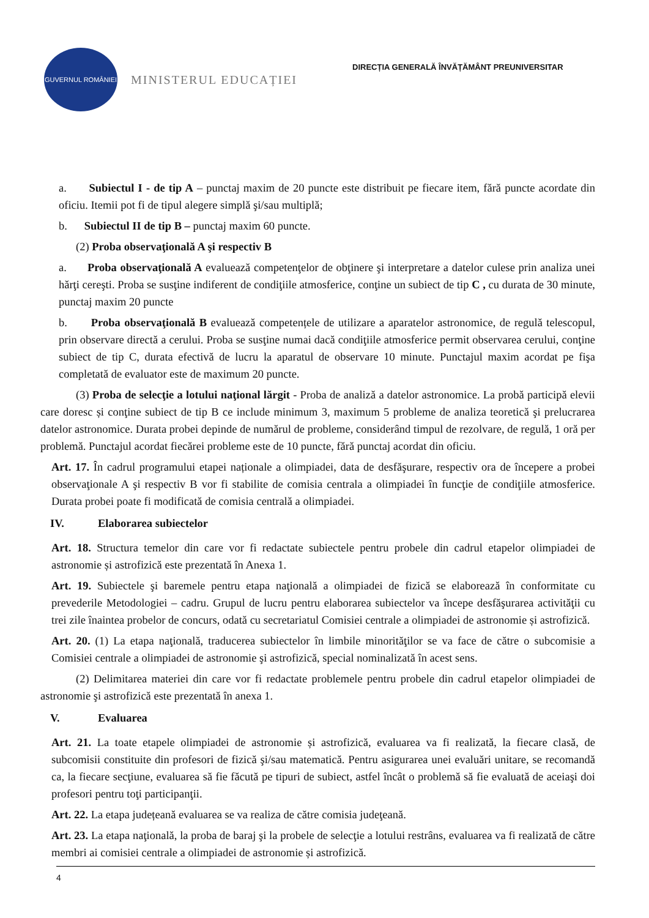GUVERNUL ROMÂNIEI
MINISTERUL EDUCAȚIEI
DIRECȚIA GENERALĂ ÎNVĂȚĂMÂNT PREUNIVERSITAR
a. Subiectul I - de tip A – punctaj maxim de 20 puncte este distribuit pe fiecare item, fără puncte acordate din oficiu. Itemii pot fi de tipul alegere simplă şi/sau multiplă;
b. Subiectul II de tip B – punctaj maxim 60 puncte.
(2) Proba observaţională A şi respectiv B
a. Proba observaţională A evaluează competenţelor de obţinere şi interpretare a datelor culese prin analiza unei hărţi cereşti. Proba se susţine indiferent de condiţiile atmosferice, conţine un subiect de tip C , cu durata de 30 minute, punctaj maxim 20 puncte
b. Proba observaţională B evaluează competențele de utilizare a aparatelor astronomice, de regulă telescopul, prin observare directă a cerului. Proba se susţine numai dacă condiţiile atmosferice permit observarea cerului, conţine subiect de tip C, durata efectivă de lucru la aparatul de observare 10 minute. Punctajul maxim acordat pe fişa completată de evaluator este de maximum 20 puncte.
(3) Proba de selecţie a lotului naţional lărgit - Proba de analiză a datelor astronomice. La probă participă elevii care doresc și conţine subiect de tip B ce include minimum 3, maximum 5 probleme de analiza teoretică şi prelucrarea datelor astronomice. Durata probei depinde de numărul de probleme, considerând timpul de rezolvare, de regulă, 1 oră per problemă. Punctajul acordat fiecărei probleme este de 10 puncte, fără punctaj acordat din oficiu.
Art. 17. În cadrul programului etapei naționale a olimpiadei, data de desfăşurare, respectiv ora de începere a probei observaţionale A şi respectiv B vor fi stabilite de comisia centrala a olimpiadei în funcţie de condiţiile atmosferice. Durata probei poate fi modificată de comisia centrală a olimpiadei.
IV. Elaborarea subiectelor
Art. 18. Structura temelor din care vor fi redactate subiectele pentru probele din cadrul etapelor olimpiadei de astronomie și astrofizică este prezentată în Anexa 1.
Art. 19. Subiectele şi baremele pentru etapa naţională a olimpiadei de fizică se elaborează în conformitate cu prevederile Metodologiei – cadru. Grupul de lucru pentru elaborarea subiectelor va începe desfăşurarea activităţii cu trei zile înaintea probelor de concurs, odată cu secretariatul Comisiei centrale a olimpiadei de astronomie și astrofizică.
Art. 20. (1) La etapa naţională, traducerea subiectelor în limbile minorităţilor se va face de către o subcomisie a Comisiei centrale a olimpiadei de astronomie şi astrofizică, special nominalizată în acest sens.
(2) Delimitarea materiei din care vor fi redactate problemele pentru probele din cadrul etapelor olimpiadei de astronomie şi astrofizică este prezentată în anexa 1.
V. Evaluarea
Art. 21. La toate etapele olimpiadei de astronomie și astrofizică, evaluarea va fi realizată, la fiecare clasă, de subcomisii constituite din profesori de fizică şi/sau matematică. Pentru asigurarea unei evaluări unitare, se recomandă ca, la fiecare secţiune, evaluarea să fie făcută pe tipuri de subiect, astfel încât o problemă să fie evaluată de aceiaşi doi profesori pentru toţi participanţii.
Art. 22. La etapa județeană evaluarea se va realiza de către comisia judeţeană.
Art. 23. La etapa naţională, la proba de baraj şi la probele de selecţie a lotului restrâns, evaluarea va fi realizată de către membri ai comisiei centrale a olimpiadei de astronomie și astrofizică.
4